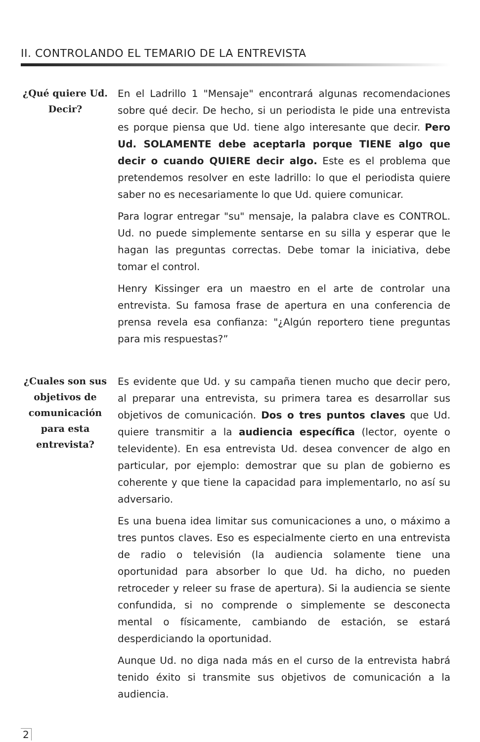II. CONTROLANDO EL TEMARIO DE LA ENTREVISTA
¿Qué quiere Ud. Decir?
En el Ladrillo 1 "Mensaje" encontrará algunas recomendaciones sobre qué decir. De hecho, si un periodista le pide una entrevista es porque piensa que Ud. tiene algo interesante que decir. Pero Ud. SOLAMENTE debe aceptarla porque TIENE algo que decir o cuando QUIERE decir algo. Este es el problema que pretendemos resolver en este ladrillo: lo que el periodista quiere saber no es necesariamente lo que Ud. quiere comunicar.
Para lograr entregar "su" mensaje, la palabra clave es CONTROL. Ud. no puede simplemente sentarse en su silla y esperar que le hagan las preguntas correctas. Debe tomar la iniciativa, debe tomar el control.
Henry Kissinger era un maestro en el arte de controlar una entrevista. Su famosa frase de apertura en una conferencia de prensa revela esa confianza: "¿Algún reportero tiene preguntas para mis respuestas?”
¿Cuales son sus objetivos de comunicación para esta entrevista?
Es evidente que Ud. y su campaña tienen mucho que decir pero, al preparar una entrevista, su primera tarea es desarrollar sus objetivos de comunicación. Dos o tres puntos claves que Ud. quiere transmitir a la audiencia específica (lector, oyente o televidente). En esa entrevista Ud. desea convencer de algo en particular, por ejemplo: demostrar que su plan de gobierno es coherente y que tiene la capacidad para implementarlo, no así su adversario.
Es una buena idea limitar sus comunicaciones a uno, o máximo a tres puntos claves. Eso es especialmente cierto en una entrevista de radio o televisión (la audiencia solamente tiene una oportunidad para absorber lo que Ud. ha dicho, no pueden retroceder y releer su frase de apertura). Si la audiencia se siente confundida, si no comprende o simplemente se desconecta mental o físicamente, cambiando de estación, se estará desperdiciando la oportunidad.
Aunque Ud. no diga nada más en el curso de la entrevista habrá tenido éxito si transmite sus objetivos de comunicación a la audiencia.
2